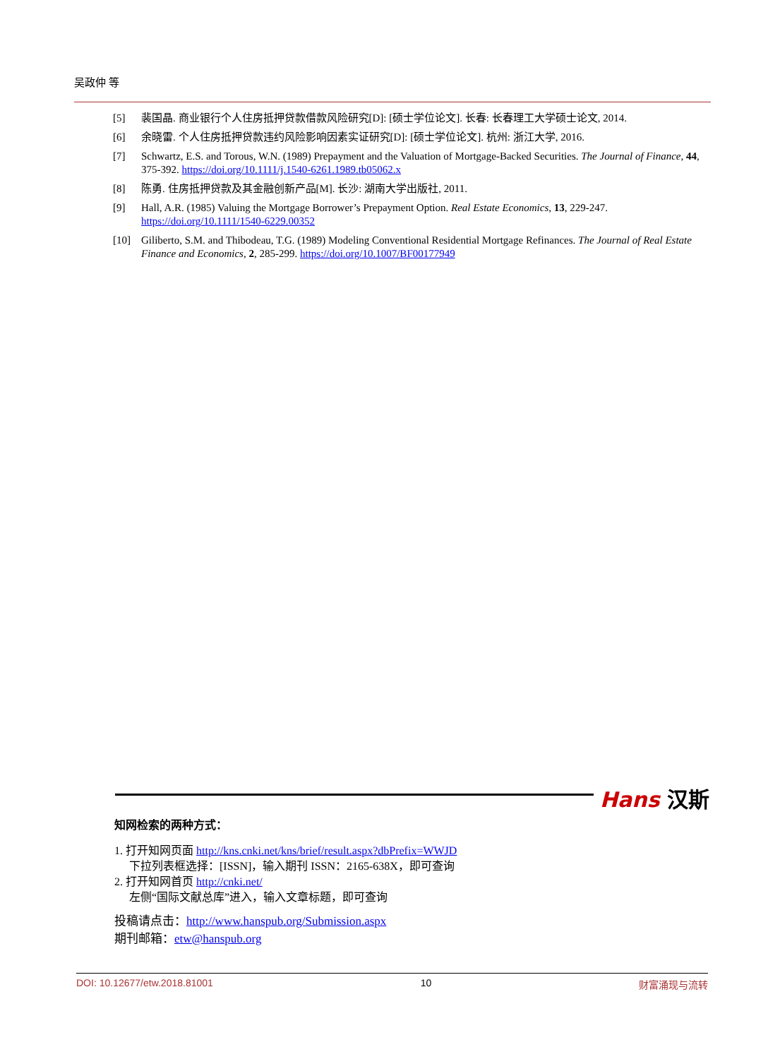吴政仲 等
[5] 裴国晶. 商业银行个人住房抵押贷款借款风险研究[D]: [硕士学位论文]. 长春: 长春理工大学硕士论文, 2014.
[6] 余晓雷. 个人住房抵押贷款违约风险影响因素实证研究[D]: [硕士学位论文]. 杭州: 浙江大学, 2016.
[7] Schwartz, E.S. and Torous, W.N. (1989) Prepayment and the Valuation of Mortgage-Backed Securities. The Journal of Finance, 44, 375-392. https://doi.org/10.1111/j.1540-6261.1989.tb05062.x
[8] 陈勇. 住房抵押贷款及其金融创新产品[M]. 长沙: 湖南大学出版社, 2011.
[9] Hall, A.R. (1985) Valuing the Mortgage Borrower’s Prepayment Option. Real Estate Economics, 13, 229-247. https://doi.org/10.1111/1540-6229.00352
[10] Giliberto, S.M. and Thibodeau, T.G. (1989) Modeling Conventional Residential Mortgage Refinances. The Journal of Real Estate Finance and Economics, 2, 285-299. https://doi.org/10.1007/BF00177949
Hans 汉斯
知网检索的两种方式：
1. 打开知网页面 http://kns.cnki.net/kns/brief/result.aspx?dbPrefix=WWJD
下拉列表框选择：[ISSN]，输入期刊 ISSN：2165-638X，即可查询
2. 打开知网首页 http://cnki.net/
左侧“国际文献总库”进入，输入文章标题，即可查询
投稿请点击：http://www.hanspub.org/Submission.aspx
期刊邮箱：etw@hanspub.org
DOI: 10.12677/etw.2018.81001 10 财富涌现与流转